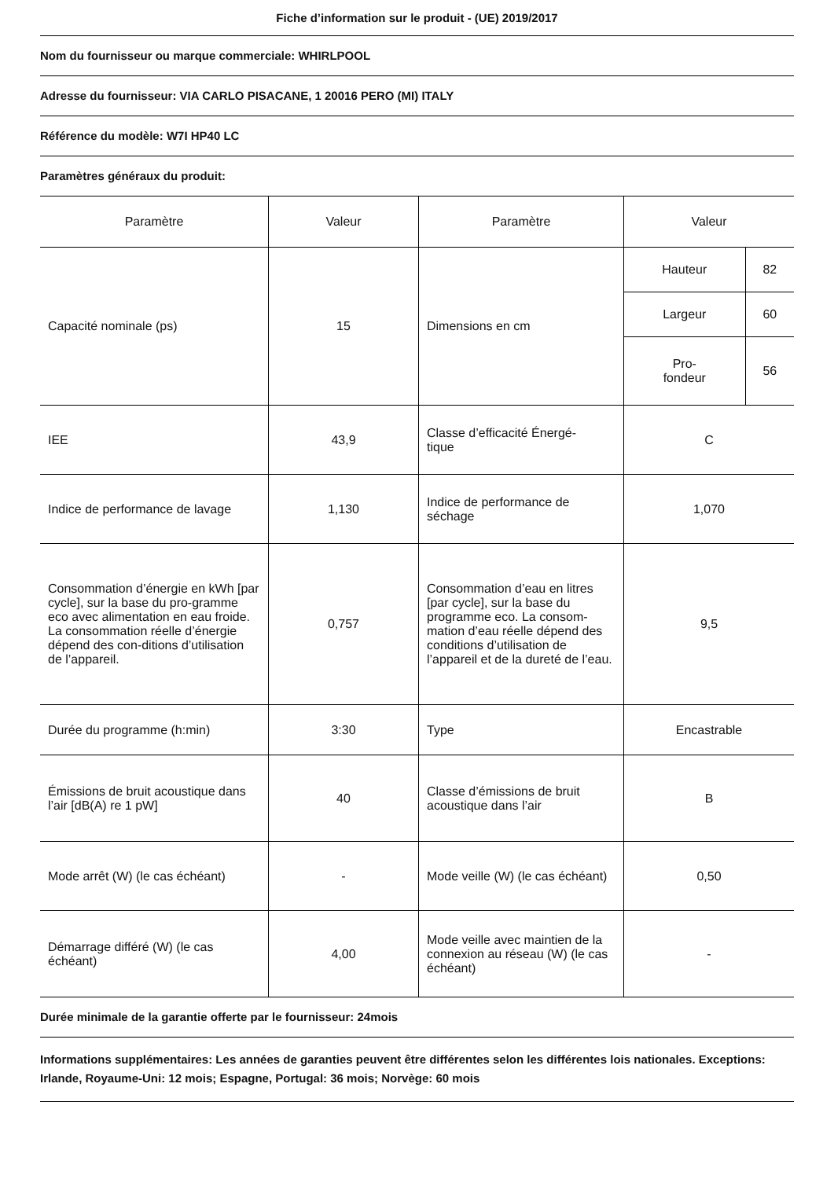Fiche d’information sur le produit - (UE) 2019/2017
Nom du fournisseur ou marque commerciale: WHIRLPOOL
Adresse du fournisseur: VIA CARLO PISACANE, 1 20016 PERO (MI) ITALY
Référence du modèle: W7I HP40 LC
Paramètres généraux du produit:
| Paramètre | Valeur | Paramètre | Valeur |
| --- | --- | --- | --- |
| Capacité nominale (ps) | 15 | Dimensions en cm | / Hauteur / 82 / / Largeur / 60 / / Pro- fondeur / 56 / |
| IEE | 43,9 | Classe d’efficacité Énergé- tique | C |
| Indice de performance de lavage | 1,130 | Indice de performance de séchage | 1,070 |
| Consommation d’énergie en kWh [par cycle], sur la base du pro-gramme eco avec alimentation en eau froide. La consommation réelle d’énergie dépend des con-ditions d’utilisation de l’appareil. | 0,757 | Consommation d’eau en litres [par cycle], sur la base du programme eco. La consom-mation d’eau réelle dépend des conditions d’utilisation de l’appareil et de la dureté de l’eau. | 9,5 |
| Durée du programme (h:min) | 3:30 | Type | Encastrable |
| Émissions de bruit acoustique dans l’air [dB(A) re 1 pW] | 40 | Classe d’émissions de bruit acoustique dans l’air | B |
| Mode arrêt (W) (le cas échéant) | - | Mode veille (W) (le cas échéant) | 0,50 |
| Démarrage différé (W) (le cas échéant) | 4,00 | Mode veille avec maintien de la connexion au réseau (W) (le cas échéant) | - |
Durée minimale de la garantie offerte par le fournisseur: 24mois
Informations supplémentaires: Les années de garanties peuvent être différentes selon les différentes lois nationales. Exceptions: Irlande, Royaume-Uni: 12 mois; Espagne, Portugal: 36 mois; Norvège: 60 mois